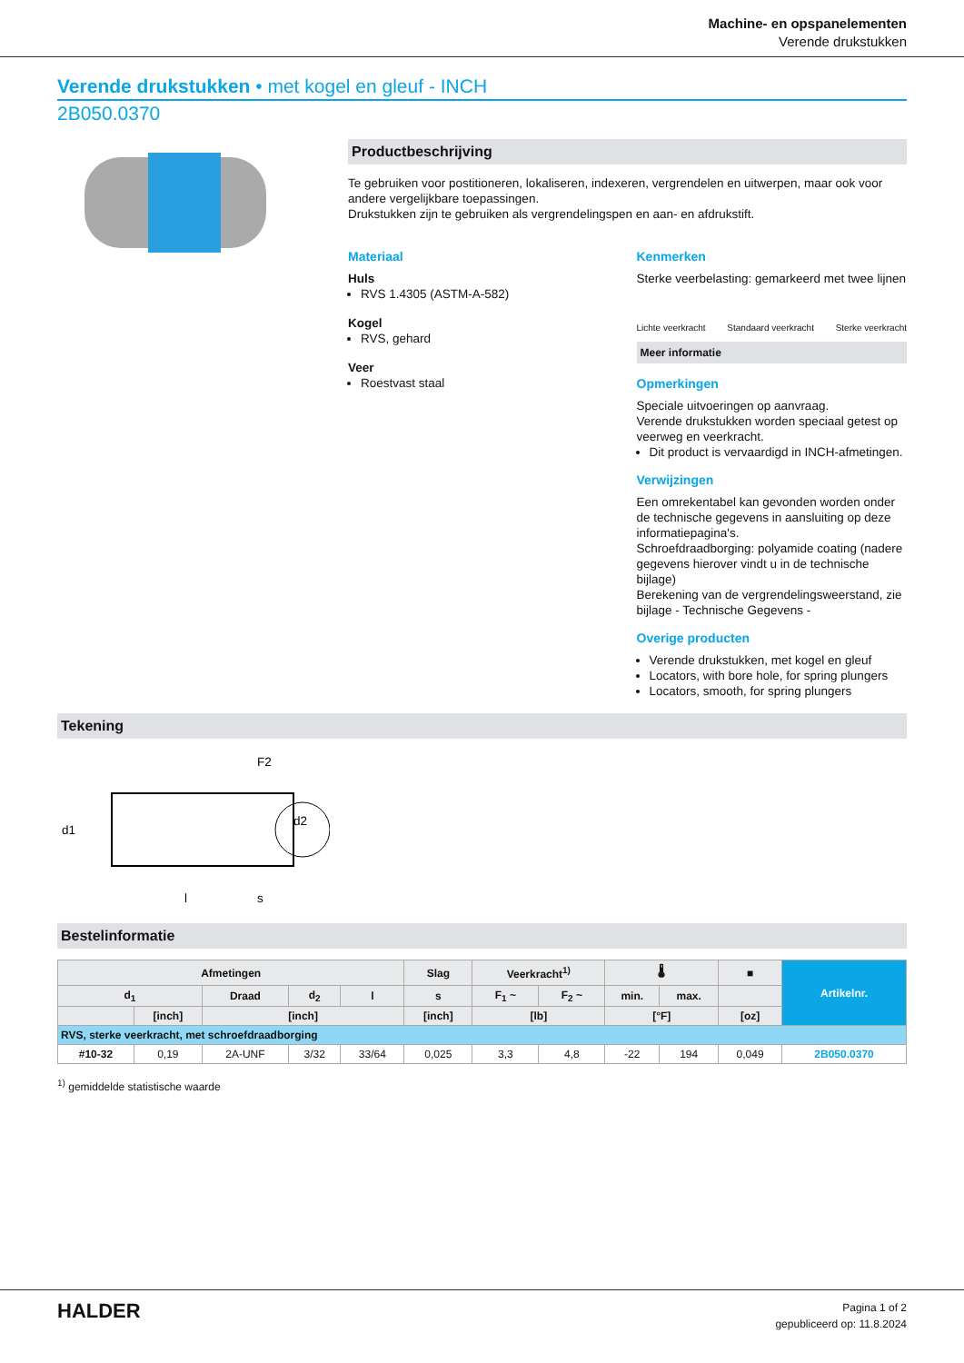Machine- en opspanelementen
Verende drukstukken
Verende drukstukken • met kogel en gleuf - INCH
2B050.0370
Productbeschrijving
Te gebruiken voor postitioneren, lokaliseren, indexeren, vergrendelen en uitwerpen, maar ook voor andere vergelijkbare toepassingen.
Drukstukken zijn te gebruiken als vergrendelingspen en aan- en afdrukstift.
Materiaal
Huls
RVS 1.4305 (ASTM-A-582)
Kogel
RVS, gehard
Veer
Roestvast staal
Kenmerken
Sterke veerbelasting: gemarkeerd met twee lijnen
Lichte veerkracht Standaard veerkracht Sterke veerkracht
Meer informatie
Opmerkingen
Speciale uitvoeringen op aanvraag.
Verende drukstukken worden speciaal getest op veerweg en veerkracht.
Dit product is vervaardigd in INCH-afmetingen.
Verwijzingen
Een omrekentabel kan gevonden worden onder de technische gegevens in aansluiting op deze informatiepagina's.
Schroefdraadborging: polyamide coating (nadere gegevens hierover vindt u in de technische bijlage)
Berekening van de vergrendelingsweerstand, zie bijlage - Technische Gegevens -
Overige producten
Verende drukstukken, met kogel en gleuf
Locators, with bore hole, for spring plungers
Locators, smooth, for spring plungers
Tekening
F2
d1
l
s
d2
Bestelinformatie
| Afmetingen | | | | | Slag | Veerkracht<sup>1)</sup> | | 🌡 | | ■ | Artikelnr. |
| --- | --- | --- | --- | --- | --- | --- | --- | --- | --- | --- | --- |
| d<sub>1</sub> | | Draad | d<sub>2</sub> | l | s | F<sub>1</sub> ~ | F<sub>2</sub> ~ | min. | max. | | |
| | [inch] | [inch] | | | [inch] | [lb] | | [°F] | | [oz] | |
| RVS, sterke veerkracht, met schroefdraadborging | | | | | | | | | | | |
| #10-32 | 0,19 | 2A-UNF | 3/32 | 33/64 | 0,025 | 3,3 | 4,8 | -22 | 194 | 0,049 | 2B050.0370 |
<sup>1)</sup> gemiddelde statistische waarde
HALDER
Pagina 1 of 2
gepubliceerd op: 11.8.2024